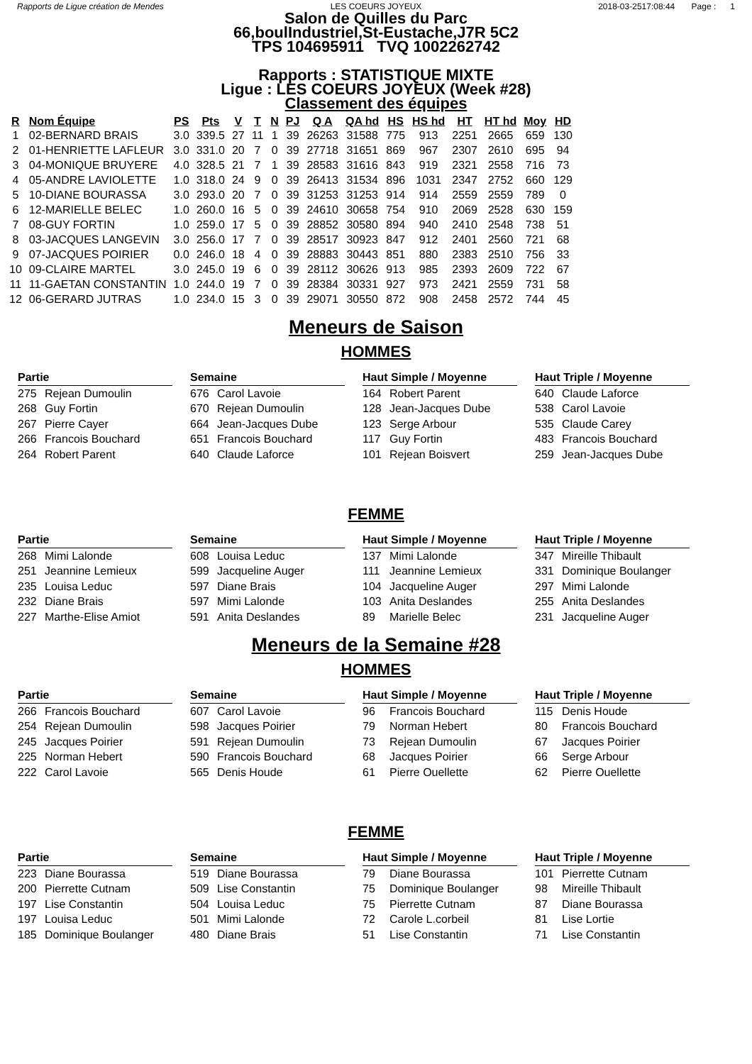Rapports de Ligue création de Mendes LES COEURS JOYEUX 2018-03-2517:08:44 Page : 1
Salon de Quilles du Parc
66,boulIndustriel,St-Eustache,J7R 5C2
TPS 104695911 TVQ 1002262742
Rapports : STATISTIQUE MIXTE
Ligue : LES COEURS JOYEUX (Week #28)
Classement des équipes
| R | Nom Équipe | PS | Pts | V | T | N | PJ | Q A | QA hd | HS | HS hd | HT | HT hd | Moy | HD |
| --- | --- | --- | --- | --- | --- | --- | --- | --- | --- | --- | --- | --- | --- | --- | --- |
| 1 | 02-BERNARD BRAIS | 3.0 | 339.5 | 27 | 11 | 1 | 39 | 26263 | 31588 | 775 | 913 | 2251 | 2665 | 659 | 130 |
| 2 | 01-HENRIETTE LAFLEUR | 3.0 | 331.0 | 20 | 7 | 0 | 39 | 27718 | 31651 | 869 | 967 | 2307 | 2610 | 695 | 94 |
| 3 | 04-MONIQUE BRUYERE | 4.0 | 328.5 | 21 | 7 | 1 | 39 | 28583 | 31616 | 843 | 919 | 2321 | 2558 | 716 | 73 |
| 4 | 05-ANDRE LAVIOLETTE | 1.0 | 318.0 | 24 | 9 | 0 | 39 | 26413 | 31534 | 896 | 1031 | 2347 | 2752 | 660 | 129 |
| 5 | 10-DIANE BOURASSA | 3.0 | 293.0 | 20 | 7 | 0 | 39 | 31253 | 31253 | 914 | 914 | 2559 | 2559 | 789 | 0 |
| 6 | 12-MARIELLE BELEC | 1.0 | 260.0 | 16 | 5 | 0 | 39 | 24610 | 30658 | 754 | 910 | 2069 | 2528 | 630 | 159 |
| 7 | 08-GUY FORTIN | 1.0 | 259.0 | 17 | 5 | 0 | 39 | 28852 | 30580 | 894 | 940 | 2410 | 2548 | 738 | 51 |
| 8 | 03-JACQUES LANGEVIN | 3.0 | 256.0 | 17 | 7 | 0 | 39 | 28517 | 30923 | 847 | 912 | 2401 | 2560 | 721 | 68 |
| 9 | 07-JACQUES POIRIER | 0.0 | 246.0 | 18 | 4 | 0 | 39 | 28883 | 30443 | 851 | 880 | 2383 | 2510 | 756 | 33 |
| 10 | 09-CLAIRE MARTEL | 3.0 | 245.0 | 19 | 6 | 0 | 39 | 28112 | 30626 | 913 | 985 | 2393 | 2609 | 722 | 67 |
| 11 | 11-GAETAN CONSTANTIN | 1.0 | 244.0 | 19 | 7 | 0 | 39 | 28384 | 30331 | 927 | 973 | 2421 | 2559 | 731 | 58 |
| 12 | 06-GERARD JUTRAS | 1.0 | 234.0 | 15 | 3 | 0 | 39 | 29071 | 30550 | 872 | 908 | 2458 | 2572 | 744 | 45 |
Meneurs de Saison
HOMMES
Partie
275 Rejean Dumoulin
268 Guy Fortin
267 Pierre Cayer
266 Francois Bouchard
264 Robert Parent
Semaine
676 Carol Lavoie
670 Rejean Dumoulin
664 Jean-Jacques Dube
651 Francois Bouchard
640 Claude Laforce
Haut Simple / Moyenne
164 Robert Parent
128 Jean-Jacques Dube
123 Serge Arbour
117 Guy Fortin
101 Rejean Boisvert
Haut Triple / Moyenne
640 Claude Laforce
538 Carol Lavoie
535 Claude Carey
483 Francois Bouchard
259 Jean-Jacques Dube
FEMME
Partie
268 Mimi Lalonde
251 Jeannine Lemieux
235 Louisa Leduc
232 Diane Brais
227 Marthe-Elise Amiot
Semaine
608 Louisa Leduc
599 Jacqueline Auger
597 Diane Brais
597 Mimi Lalonde
591 Anita Deslandes
Haut Simple / Moyenne
137 Mimi Lalonde
111 Jeannine Lemieux
104 Jacqueline Auger
103 Anita Deslandes
89 Marielle Belec
Haut Triple / Moyenne
347 Mireille Thibault
331 Dominique Boulanger
297 Mimi Lalonde
255 Anita Deslandes
231 Jacqueline Auger
Meneurs de la Semaine #28
HOMMES
Partie
266 Francois Bouchard
254 Rejean Dumoulin
245 Jacques Poirier
225 Norman Hebert
222 Carol Lavoie
Semaine
607 Carol Lavoie
598 Jacques Poirier
591 Rejean Dumoulin
590 Francois Bouchard
565 Denis Houde
Haut Simple / Moyenne
96 Francois Bouchard
79 Norman Hebert
73 Rejean Dumoulin
68 Jacques Poirier
61 Pierre Ouellette
Haut Triple / Moyenne
115 Denis Houde
80 Francois Bouchard
67 Jacques Poirier
66 Serge Arbour
62 Pierre Ouellette
FEMME
Partie
223 Diane Bourassa
200 Pierrette Cutnam
197 Lise Constantin
197 Louisa Leduc
185 Dominique Boulanger
Semaine
519 Diane Bourassa
509 Lise Constantin
504 Louisa Leduc
501 Mimi Lalonde
480 Diane Brais
Haut Simple / Moyenne
79 Diane Bourassa
75 Dominique Boulanger
75 Pierrette Cutnam
72 Carole L.corbeil
51 Lise Constantin
Haut Triple / Moyenne
101 Pierrette Cutnam
98 Mireille Thibault
87 Diane Bourassa
81 Lise Lortie
71 Lise Constantin